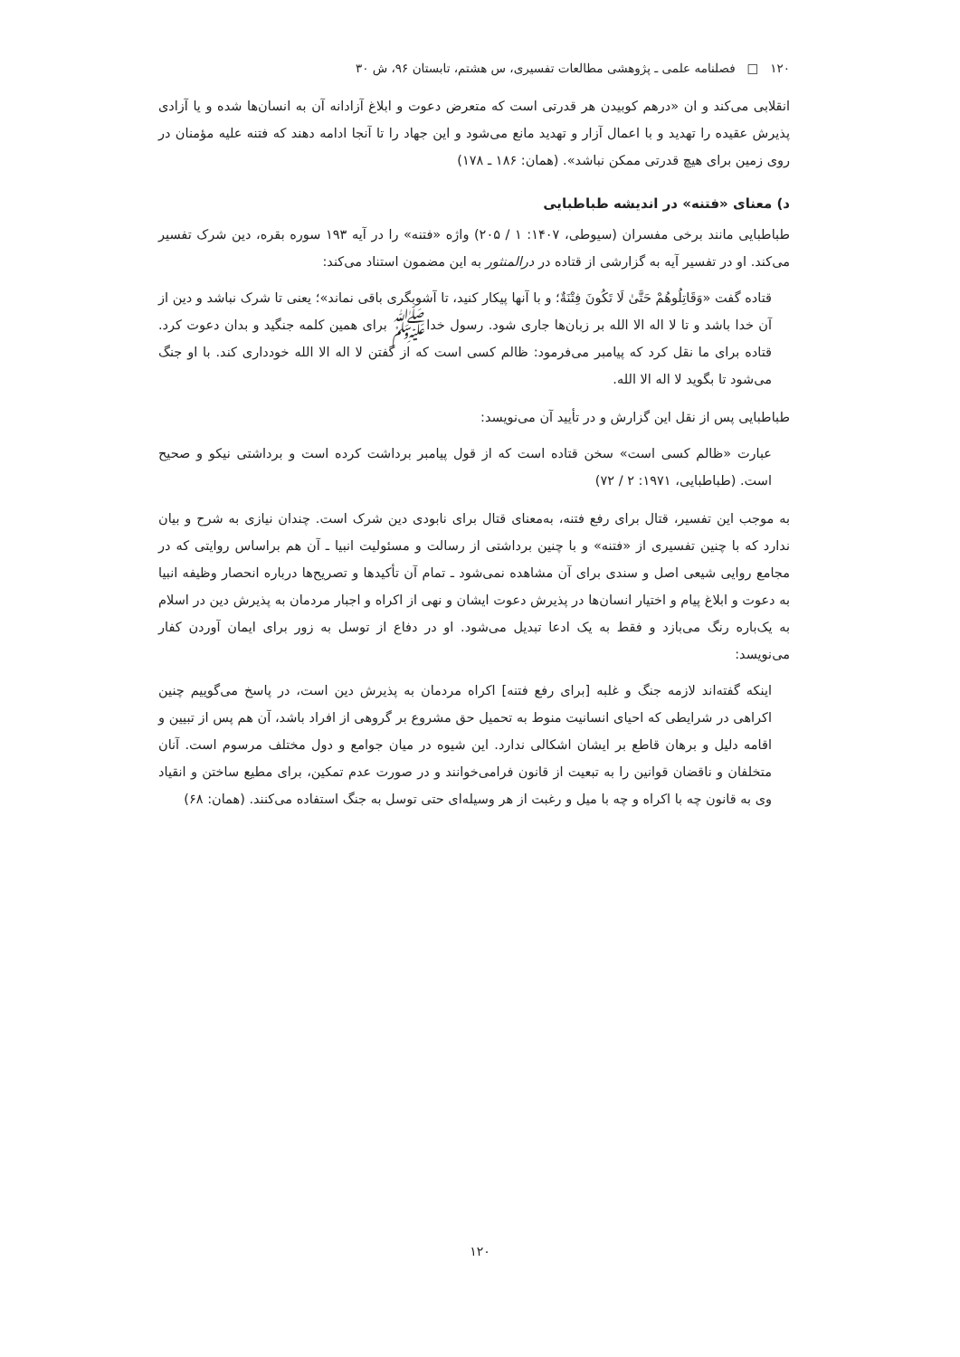۱۲۰ □ فصلنامه علمی ـ پژوهشی مطالعات تفسیری، س هشتم، تابستان ۹۶، ش ۳۰
انقلابی می‌کند و ان «درهم کوبیدن هر قدرتی است که متعرض دعوت و ابلاغ آزادانه آن به انسان‌ها شده و یا آزادی پذیرش عقیده را تهدید و با اعمال آزار و تهدید مانع می‌شود و این جهاد را تا آنجا ادامه دهند که فتنه علیه مؤمنان در روی زمین برای هیچ قدرتی ممکن نباشد». (همان: ۱۸۶ ـ ۱۷۸)
د) معنای «فتنه» در اندیشه طباطبایی
طباطبایی مانند برخی مفسران (سیوطی، ۱۴۰۷: ۱ / ۲۰۵) واژه «فتنه» را در آیه ۱۹۳ سوره بقره، دین شرک تفسیر می‌کند. او در تفسیر آیه به گزارشی از قتاده در درالمنثور به این مضمون استناد می‌کند:
قتاده گفت «وَقَاتِلُوهُمْ حَتَّىٰ لَا تَكُونَ فِتْنَةٌ؛ و با آنها پیکار کنید، تا آشوبگری باقی نماند»؛ یعنی تا شرک نباشد و دین از آن خدا باشد و تا لا اله الا الله بر زبان‌ها جاری شود. رسول خداﷺ برای همین کلمه جنگید و بدان دعوت کرد. قتاده برای ما نقل کرد که پیامبر می‌فرمود: ظالم کسی است که از گفتن لا اله الا الله خودداری کند. با او جنگ می‌شود تا بگوید لا اله الا الله.
طباطبایی پس از نقل این گزارش و در تأیید آن می‌نویسد:
عبارت «ظالم کسی است» سخن قتاده است که از قول پیامبر برداشت کرده است و برداشتی نیکو و صحیح است. (طباطبایی، ۱۹۷۱: ۲ / ۷۲)
به موجب این تفسیر، قتال برای رفع فتنه، به‌معنای قتال برای نابودی دین شرک است. چندان نیازی به شرح و بیان ندارد که با چنین تفسیری از «فتنه» و با چنین برداشتی از رسالت و مسئولیت انبیا ـ آن هم براساس روایتی که در مجامع روایی شیعی اصل و سندی برای آن مشاهده نمی‌شود ـ تمام آن تأکیدها و تصریح‌ها درباره انحصار وظیفه انبیا به دعوت و ابلاغ پیام و اختیار انسان‌ها در پذیرش دعوت ایشان و نهی از اکراه و اجبار مردمان به پذیرش دین در اسلام به یک‌باره رنگ می‌بازد و فقط به یک ادعا تبدیل می‌شود. او در دفاع از توسل به زور برای ایمان آوردن کفار می‌نویسد:
اینکه گفته‌اند لازمه جنگ و غلبه [برای رفع فتنه] اکراه مردمان به پذیرش دین است، در پاسخ می‌گوییم چنین اکراهی در شرایطی که احیای انسانیت منوط به تحمیل حق مشروع بر گروهی از افراد باشد، آن هم پس از تبیین و اقامه دلیل و برهان قاطع بر ایشان اشکالی ندارد. این شیوه در میان جوامع و دول مختلف مرسوم است. آنان متخلفان و ناقضان قوانین را به تبعیت از قانون فرامی‌خوانند و در صورت عدم تمکین، برای مطیع ساختن و انقیاد وی به قانون چه با اکراه و چه با میل و رغبت از هر وسیله‌ای حتی توسل به جنگ استفاده می‌کنند. (همان: ۶۸)
۱۲۰